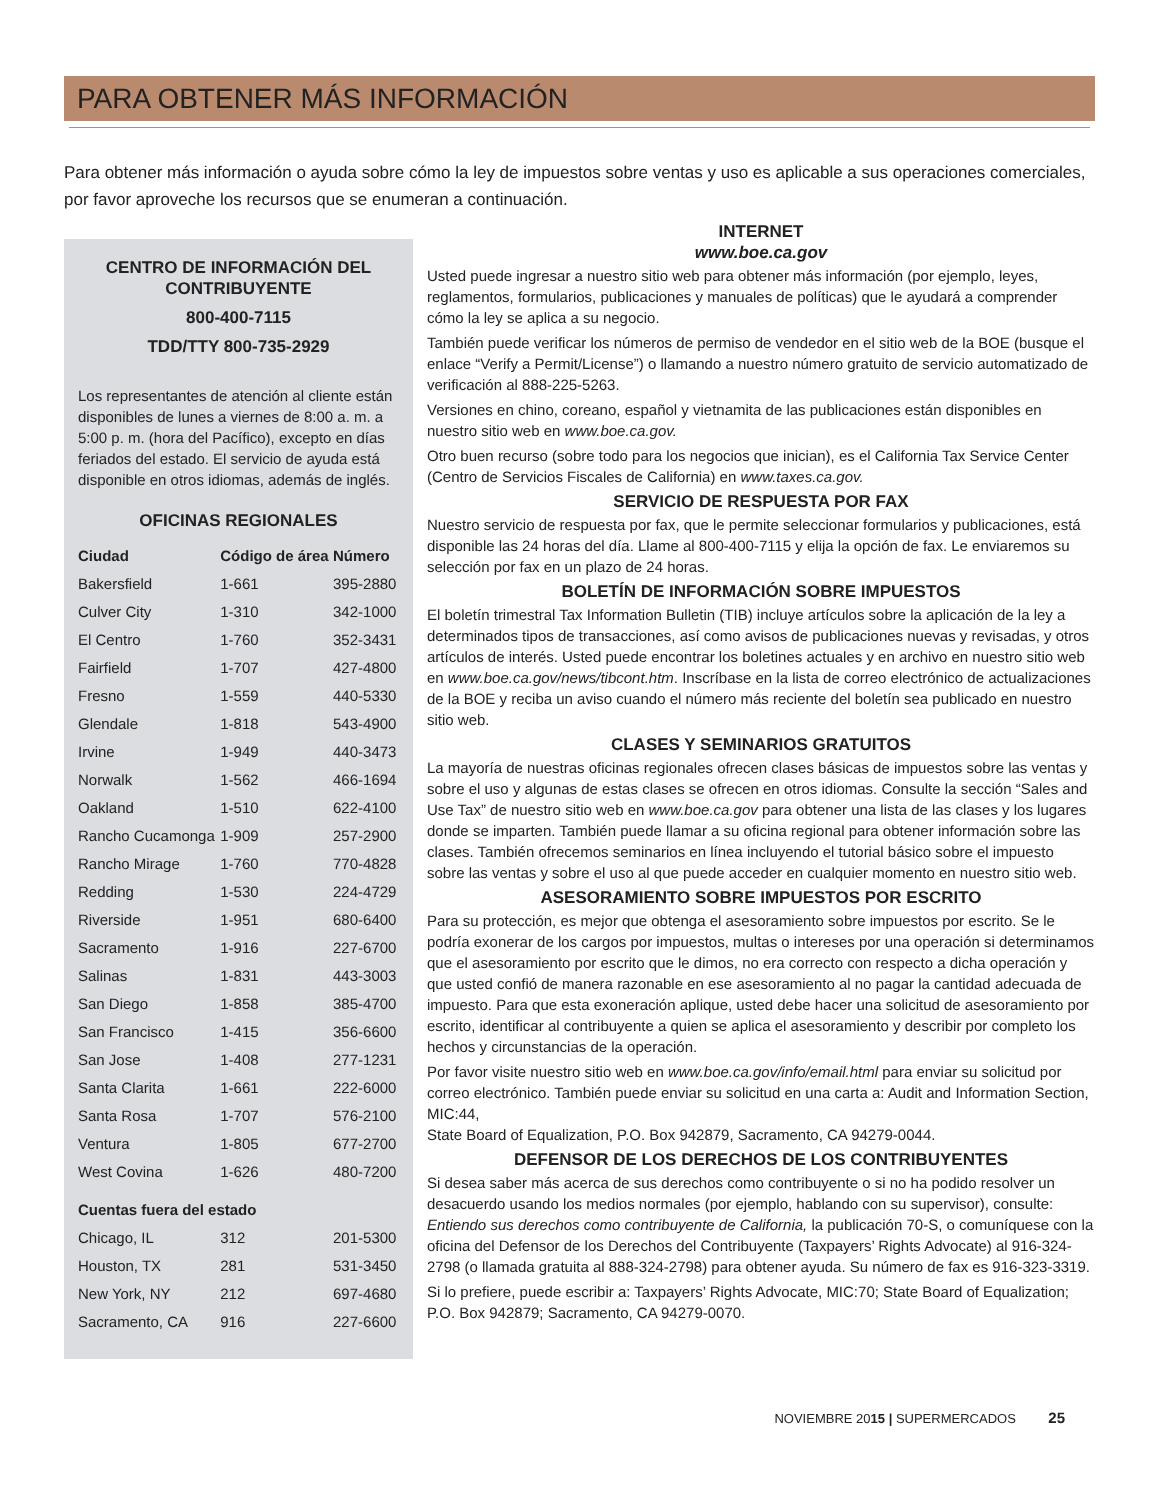PARA OBTENER MÁS INFORMACIÓN
Para obtener más información o ayuda sobre cómo la ley de impuestos sobre ventas y uso es aplicable a sus operaciones comerciales, por favor aproveche los recursos que se enumeran a continuación.
CENTRO DE INFORMACIÓN DEL CONTRIBUYENTE
800-400-7115
TDD/TTY 800-735-2929
Los representantes de atención al cliente están disponibles de lunes a viernes de 8:00 a. m. a 5:00 p. m. (hora del Pacífico), excepto en días feriados del estado. El servicio de ayuda está disponible en otros idiomas, además de inglés.
OFICINAS REGIONALES
| Ciudad | Código de área | Número |
| --- | --- | --- |
| Bakersfield | 1-661 | 395-2880 |
| Culver City | 1-310 | 342-1000 |
| El Centro | 1-760 | 352-3431 |
| Fairfield | 1-707 | 427-4800 |
| Fresno | 1-559 | 440-5330 |
| Glendale | 1-818 | 543-4900 |
| Irvine | 1-949 | 440-3473 |
| Norwalk | 1-562 | 466-1694 |
| Oakland | 1-510 | 622-4100 |
| Rancho Cucamonga | 1-909 | 257-2900 |
| Rancho Mirage | 1-760 | 770-4828 |
| Redding | 1-530 | 224-4729 |
| Riverside | 1-951 | 680-6400 |
| Sacramento | 1-916 | 227-6700 |
| Salinas | 1-831 | 443-3003 |
| San Diego | 1-858 | 385-4700 |
| San Francisco | 1-415 | 356-6600 |
| San Jose | 1-408 | 277-1231 |
| Santa Clarita | 1-661 | 222-6000 |
| Santa Rosa | 1-707 | 576-2100 |
| Ventura | 1-805 | 677-2700 |
| West Covina | 1-626 | 480-7200 |
| Cuentas fuera del estado | | |
| Chicago, IL | 312 | 201-5300 |
| Houston, TX | 281 | 531-3450 |
| New York, NY | 212 | 697-4680 |
| Sacramento, CA | 916 | 227-6600 |
INTERNET
www.boe.ca.gov
Usted puede ingresar a nuestro sitio web para obtener más información (por ejemplo, leyes, reglamentos, formularios, publicaciones y manuales de políticas) que le ayudará a comprender cómo la ley se aplica a su negocio.
También puede verificar los números de permiso de vendedor en el sitio web de la BOE (busque el enlace “Verify a Permit/License”) o llamando a nuestro número gratuito de servicio automatizado de verificación al 888-225-5263.
Versiones en chino, coreano, español y vietnamita de las publicaciones están disponibles en nuestro sitio web en www.boe.ca.gov.
Otro buen recurso (sobre todo para los negocios que inician), es el California Tax Service Center (Centro de Servicios Fiscales de California) en www.taxes.ca.gov.
SERVICIO DE RESPUESTA POR FAX
Nuestro servicio de respuesta por fax, que le permite seleccionar formularios y publicaciones, está disponible las 24 horas del día. Llame al 800-400-7115 y elija la opción de fax. Le enviaremos su selección por fax en un plazo de 24 horas.
BOLETÍN DE INFORMACIÓN SOBRE IMPUESTOS
El boletín trimestral Tax Information Bulletin (TIB) incluye artículos sobre la aplicación de la ley a determinados tipos de transacciones, así como avisos de publicaciones nuevas y revisadas, y otros artículos de interés. Usted puede encontrar los boletines actuales y en archivo en nuestro sitio web en www.boe.ca.gov/news/tibcont.htm. Inscríbase en la lista de correo electrónico de actualizaciones de la BOE y reciba un aviso cuando el número más reciente del boletín sea publicado en nuestro sitio web.
CLASES Y SEMINARIOS GRATUITOS
La mayoría de nuestras oficinas regionales ofrecen clases básicas de impuestos sobre las ventas y sobre el uso y algunas de estas clases se ofrecen en otros idiomas. Consulte la sección “Sales and Use Tax” de nuestro sitio web en www.boe.ca.gov para obtener una lista de las clases y los lugares donde se imparten. También puede llamar a su oficina regional para obtener información sobre las clases. También ofrecemos seminarios en línea incluyendo el tutorial básico sobre el impuesto sobre las ventas y sobre el uso al que puede acceder en cualquier momento en nuestro sitio web.
ASESORAMIENTO SOBRE IMPUESTOS POR ESCRITO
Para su protección, es mejor que obtenga el asesoramiento sobre impuestos por escrito. Se le podría exonerar de los cargos por impuestos, multas o intereses por una operación si determinamos que el asesoramiento por escrito que le dimos, no era correcto con respecto a dicha operación y que usted confió de manera razonable en ese asesoramiento al no pagar la cantidad adecuada de impuesto. Para que esta exoneración aplique, usted debe hacer una solicitud de asesoramiento por escrito, identificar al contribuyente a quien se aplica el asesoramiento y describir por completo los hechos y circunstancias de la operación.
Por favor visite nuestro sitio web en www.boe.ca.gov/info/email.html para enviar su solicitud por correo electrónico. También puede enviar su solicitud en una carta a: Audit and Information Section, MIC:44,
State Board of Equalization, P.O. Box 942879, Sacramento, CA 94279-0044.
DEFENSOR DE LOS DERECHOS DE LOS CONTRIBUYENTES
Si desea saber más acerca de sus derechos como contribuyente o si no ha podido resolver un desacuerdo usando los medios normales (por ejemplo, hablando con su supervisor), consulte: Entiendo sus derechos como contribuyente de California, la publicación 70-S, o comuníquese con la oficina del Defensor de los Derechos del Contribuyente (Taxpayers’ Rights Advocate) al 916-324-2798 (o llamada gratuita al 888-324-2798) para obtener ayuda. Su número de fax es 916-323-3319.
Si lo prefiere, puede escribir a: Taxpayers’ Rights Advocate, MIC:70; State Board of Equalization; P.O. Box 942879; Sacramento, CA 94279-0070.
NOVIEMBRE 2015 | SUPERMERCADOS 25